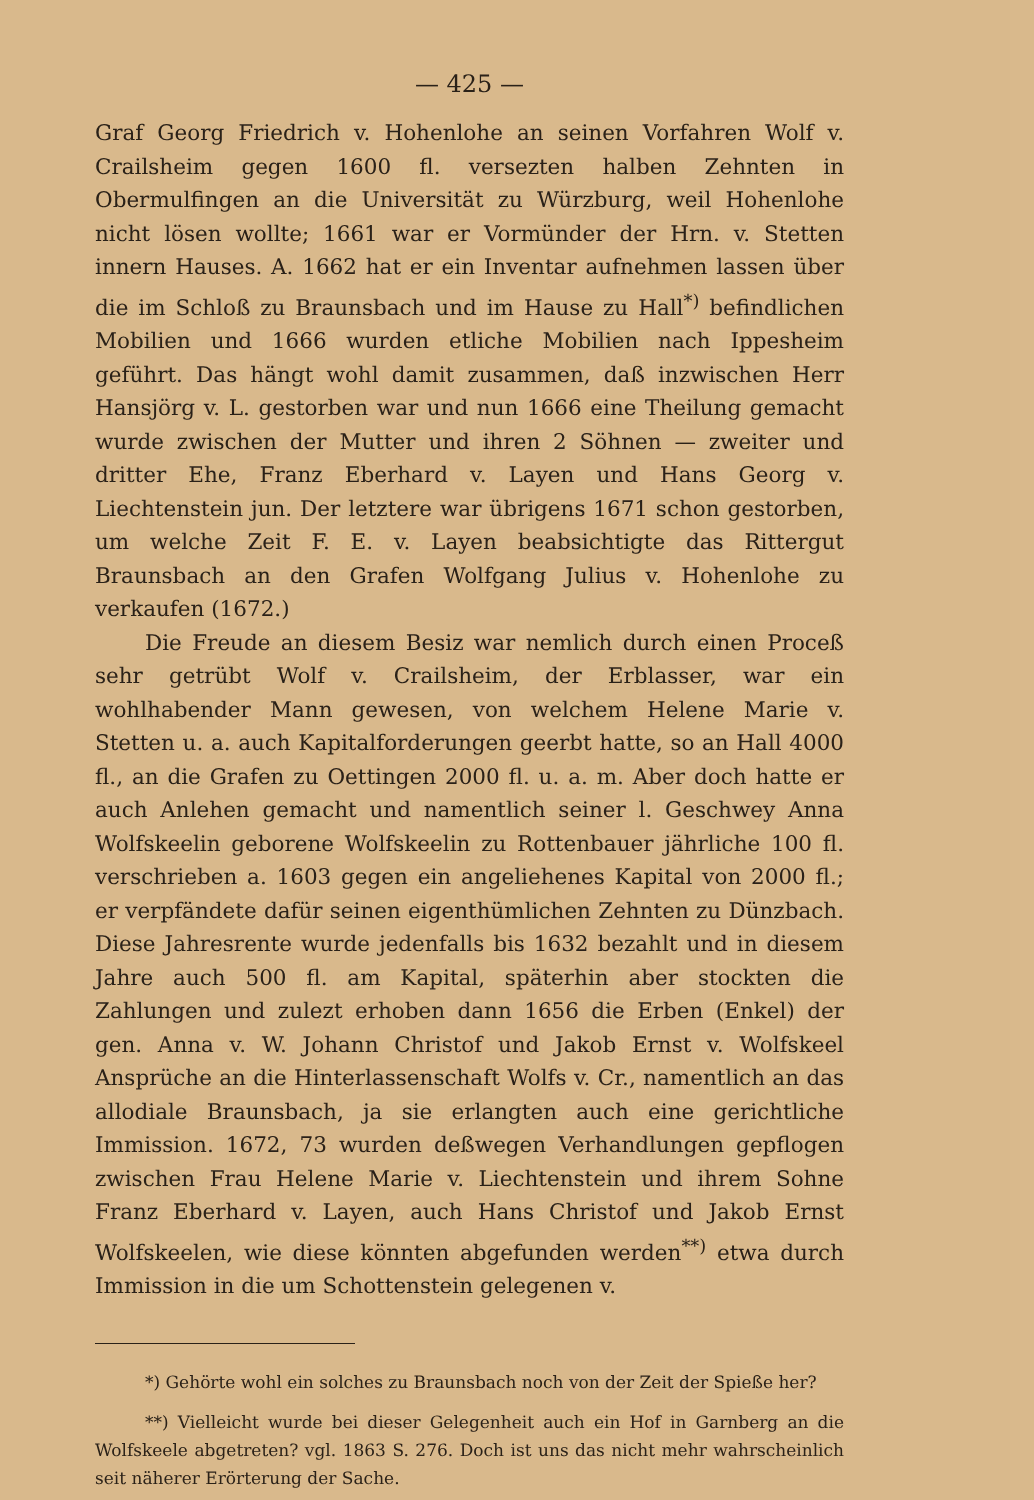— 425 —
Graf Georg Friedrich v. Hohenlohe an seinen Vorfahren Wolf v. Crailsheim gegen 1600 fl. versezten halben Zehnten in Obermulfingen an die Universität zu Würzburg, weil Hohenlohe nicht lösen wollte; 1661 war er Vormünder der Hrn. v. Stetten innern Hauses. A. 1662 hat er ein Inventar aufnehmen lassen über die im Schloß zu Braunsbach und im Hause zu Hall<sup>*)</sup> befindlichen Mobilien und 1666 wurden etliche Mobilien nach Ippesheim geführt. Das hängt wohl damit zusammen, daß inzwischen Herr Hansjörg v. L. gestorben war und nun 1666 eine Theilung gemacht wurde zwischen der Mutter und ihren 2 Söhnen — zweiter und dritter Ehe, Franz Eberhard v. Layen und Hans Georg v. Liechtenstein jun. Der letztere war übrigens 1671 schon gestorben, um welche Zeit F. E. v. Layen beabsichtigte das Rittergut Braunsbach an den Grafen Wolfgang Julius v. Hohenlohe zu verkaufen (1672.)
Die Freude an diesem Besiz war nemlich durch einen Proceß sehr getrübt Wolf v. Crailsheim, der Erblasser, war ein wohlhabender Mann gewesen, von welchem Helene Marie v. Stetten u. a. auch Kapitalforderungen geerbt hatte, so an Hall 4000 fl., an die Grafen zu Oettingen 2000 fl. u. a. m. Aber doch hatte er auch Anlehen gemacht und namentlich seiner l. Geschwey Anna Wolfskeelin geborene Wolfskeelin zu Rottenbauer jährliche 100 fl. verschrieben a. 1603 gegen ein angeliehenes Kapital von 2000 fl.; er verpfändete dafür seinen eigenthümlichen Zehnten zu Dünzbach. Diese Jahresrente wurde jedenfalls bis 1632 bezahlt und in diesem Jahre auch 500 fl. am Kapital, späterhin aber stockten die Zahlungen und zulezt erhoben dann 1656 die Erben (Enkel) der gen. Anna v. W. Johann Christof und Jakob Ernst v. Wolfskeel Ansprüche an die Hinterlassenschaft Wolfs v. Cr., namentlich an das allodiale Braunsbach, ja sie erlangten auch eine gerichtliche Immission. 1672, 73 wurden deßwegen Verhandlungen gepflogen zwischen Frau Helene Marie v. Liechtenstein und ihrem Sohne Franz Eberhard v. Layen, auch Hans Christof und Jakob Ernst Wolfskeelen, wie diese könnten abgefunden werden<sup>**)</sup> etwa durch Immission in die um Schottenstein gelegenen v.
*) Gehörte wohl ein solches zu Braunsbach noch von der Zeit der Spieße her?
**) Vielleicht wurde bei dieser Gelegenheit auch ein Hof in Garnberg an die Wolfskeele abgetreten? vgl. 1863 S. 276. Doch ist uns das nicht mehr wahrscheinlich seit näherer Erörterung der Sache.